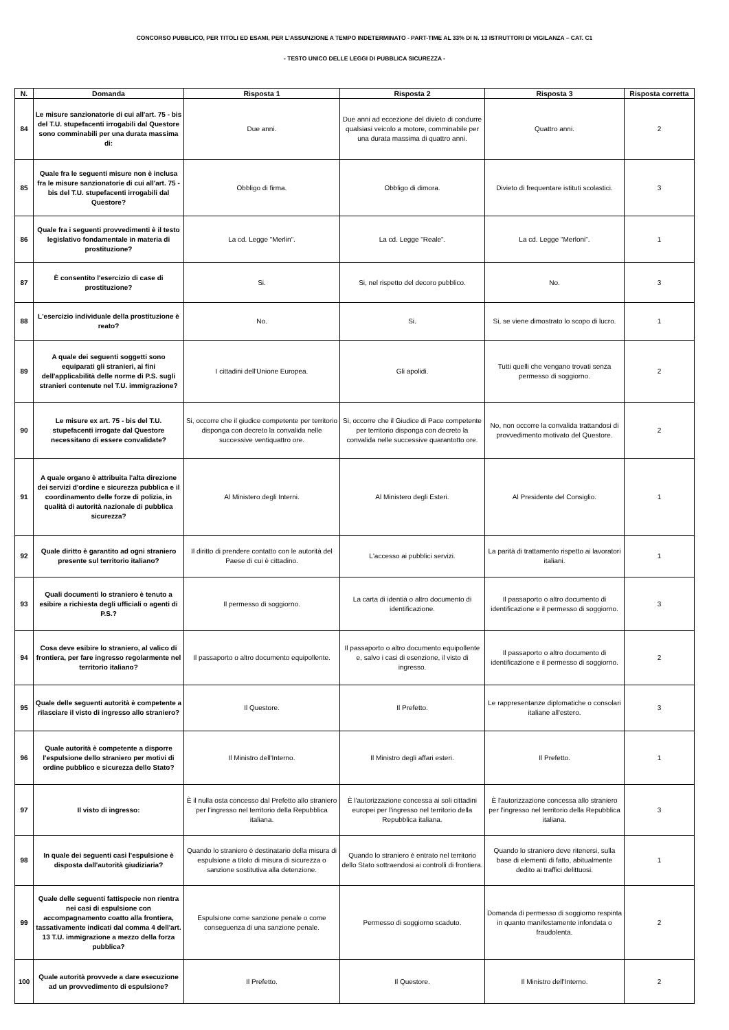CONCORSO PUBBLICO, PER TITOLI ED ESAMI, PER L’ASSUNZIONE A TEMPO INDETERMINATO - PART-TIME AL 33% DI N. 13 ISTRUTTORI DI VIGILANZA – CAT. C1
- TESTO UNICO DELLE LEGGI DI PUBBLICA SICUREZZA -
| N. | Domanda | Risposta 1 | Risposta 2 | Risposta 3 | Risposta corretta |
| --- | --- | --- | --- | --- | --- |
| 84 | Le misure sanzionatorie di cui all'art. 75 - bis del T.U. stupefacenti irrogabili dal Questore sono comminabili per una durata massima di: | Due anni. | Due anni ad eccezione del divieto di condurre qualsiasi veicolo a motore, comminabile per una durata massima di quattro anni. | Quattro anni. | 2 |
| 85 | Quale fra le seguenti misure non è inclusa fra le misure sanzionatorie di cui all'art. 75 - bis del T.U. stupefacenti irrogabili dal Questore? | Obbligo di firma. | Obbligo di dimora. | Divieto di frequentare istituti scolastici. | 3 |
| 86 | Quale fra i seguenti provvedimenti è il testo legislativo fondamentale in materia di prostituzione? | La cd. Legge "Merlin". | La cd. Legge "Reale". | La cd. Legge "Merloni". | 1 |
| 87 | È consentito l'esercizio di case di prostituzione? | Si. | Si, nel rispetto del decoro pubblico. | No. | 3 |
| 88 | L'esercizio individuale della prostituzione è reato? | No. | Si. | Si, se viene dimostrato lo scopo di lucro. | 1 |
| 89 | A quale dei seguenti soggetti sono equiparati gli stranieri, ai fini dell'applicabilità delle norme di P.S. sugli stranieri contenute nel T.U. immigrazione? | I cittadini dell'Unione Europea. | Gli apolidi. | Tutti quelli che vengano trovati senza permesso di soggiorno. | 2 |
| 90 | Le misure ex art. 75 - bis del T.U. stupefacenti irrogate dal Questore necessitano di essere convalidate? | Si, occorre che il giudice competente per territorio disponga con decreto la convalida nelle successive ventiquattro ore. | Si, occorre che il Giudice di Pace competente per territorio disponga con decreto la convalida nelle successive quarantotto ore. | No, non occorre la convalida trattandosi di provvedimento motivato del Questore. | 2 |
| 91 | A quale organo è attribuita l'alta direzione dei servizi d'ordine e sicurezza pubblica e il coordinamento delle forze di polizia, in qualità di autorità nazionale di pubblica sicurezza? | Al Ministero degli Interni. | Al Ministero degli Esteri. | Al Presidente del Consiglio. | 1 |
| 92 | Quale diritto è garantito ad ogni straniero presente sul territorio italiano? | Il diritto di prendere contatto con le autorità del Paese di cui è cittadino. | L'accesso ai pubblici servizi. | La parità di trattamento rispetto ai lavoratori italiani. | 1 |
| 93 | Quali documenti lo straniero è tenuto a esibire a richiesta degli ufficiali o agenti di P.S.? | Il permesso di soggiorno. | La carta di identià o altro documento di identificazione. | Il passaporto o altro documento di identificazione e il permesso di soggiorno. | 3 |
| 94 | Cosa deve esibire lo straniero, al valico di frontiera, per fare ingresso regolarmente nel territorio italiano? | Il passaporto o altro documento equipollente. | Il passaporto o altro documento equipollente e, salvo i casi di esenzione, il visto di ingresso. | Il passaporto o altro documento di identificazione e il permesso di soggiorno. | 2 |
| 95 | Quale delle seguenti autorità è competente a rilasciare il visto di ingresso allo straniero? | Il Questore. | Il Prefetto. | Le rappresentanze diplomatiche o consolari italiane all'estero. | 3 |
| 96 | Quale autorità è competente a disporre l'espulsione dello straniero per motivi di ordine pubblico e sicurezza dello Stato? | Il Ministro dell'Interno. | Il Ministro degli affari esteri. | Il Prefetto. | 1 |
| 97 | Il visto di ingresso: | È il nulla osta concesso dal Prefetto allo straniero per l'ingresso nel territorio della Repubblica italiana. | È l'autorizzazione concessa ai soli cittadini europei per l'ingresso nel territorio della Repubblica italiana. | È l'autorizzazione concessa allo straniero per l'ingresso nel territorio della Repubblica italiana. | 3 |
| 98 | In quale dei seguenti casi l'espulsione è disposta dall'autorità giudiziaria? | Quando lo straniero è destinatario della misura di espulsione a titolo di misura di sicurezza o sanzione sostitutiva alla detenzione. | Quando lo straniero è entrato nel territorio dello Stato sottraendosi ai controlli di frontiera. | Quando lo straniero deve ritenersi, sulla base di elementi di fatto, abitualmente dedito ai traffici delittuosi. | 1 |
| 99 | Quale delle seguenti fattispecie non rientra nei casi di espulsione con accompagnamento coatto alla frontiera, tassativamente indicati dal comma 4 dell'art. 13 T.U. immigrazione a mezzo della forza pubblica? | Espulsione come sanzione penale o come conseguenza di una sanzione penale. | Permesso di soggiorno scaduto. | Domanda di permesso di soggiorno respinta in quanto manifestamente infondata o fraudolenta. | 2 |
| 100 | Quale autorità provvede a dare esecuzione ad un provvedimento di espulsione? | Il Prefetto. | Il Questore. | Il Ministro dell'Interno. | 2 |